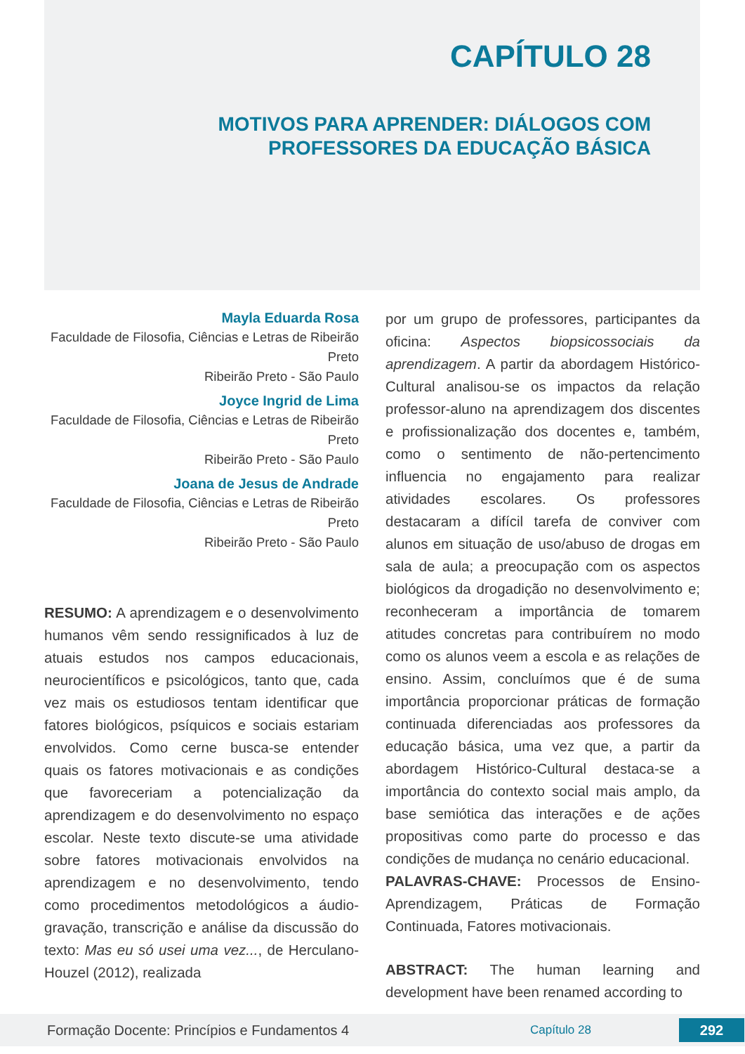CAPÍTULO 28
MOTIVOS PARA APRENDER: DIÁLOGOS COM
PROFESSORES DA EDUCAÇÃO BÁSICA
Mayla Eduarda Rosa
Faculdade de Filosofia, Ciências e Letras de Ribeirão Preto
Ribeirão Preto - São Paulo
Joyce Ingrid de Lima
Faculdade de Filosofia, Ciências e Letras de Ribeirão Preto
Ribeirão Preto - São Paulo
Joana de Jesus de Andrade
Faculdade de Filosofia, Ciências e Letras de Ribeirão Preto
Ribeirão Preto - São Paulo
RESUMO: A aprendizagem e o desenvolvimento humanos vêm sendo ressignificados à luz de atuais estudos nos campos educacionais, neurocientíficos e psicológicos, tanto que, cada vez mais os estudiosos tentam identificar que fatores biológicos, psíquicos e sociais estariam envolvidos. Como cerne busca-se entender quais os fatores motivacionais e as condições que favoreceriam a potencialização da aprendizagem e do desenvolvimento no espaço escolar. Neste texto discute-se uma atividade sobre fatores motivacionais envolvidos na aprendizagem e no desenvolvimento, tendo como procedimentos metodológicos a áudio-gravação, transcrição e análise da discussão do texto: Mas eu só usei uma vez..., de Herculano-Houzel (2012), realizada
por um grupo de professores, participantes da oficina: Aspectos biopsicossociais da aprendizagem. A partir da abordagem Histórico-Cultural analisou-se os impactos da relação professor-aluno na aprendizagem dos discentes e profissionalização dos docentes e, também, como o sentimento de não-pertencimento influencia no engajamento para realizar atividades escolares. Os professores destacaram a difícil tarefa de conviver com alunos em situação de uso/abuso de drogas em sala de aula; a preocupação com os aspectos biológicos da drogadição no desenvolvimento e; reconheceram a importância de tomarem atitudes concretas para contribuírem no modo como os alunos veem a escola e as relações de ensino. Assim, concluímos que é de suma importância proporcionar práticas de formação continuada diferenciadas aos professores da educação básica, uma vez que, a partir da abordagem Histórico-Cultural destaca-se a importância do contexto social mais amplo, da base semiótica das interações e de ações propositivas como parte do processo e das condições de mudança no cenário educacional.
PALAVRAS-CHAVE: Processos de Ensino-Aprendizagem, Práticas de Formação Continuada, Fatores motivacionais.
ABSTRACT: The human learning and development have been renamed according to
Formação Docente: Princípios e Fundamentos 4 Capítulo 28 292